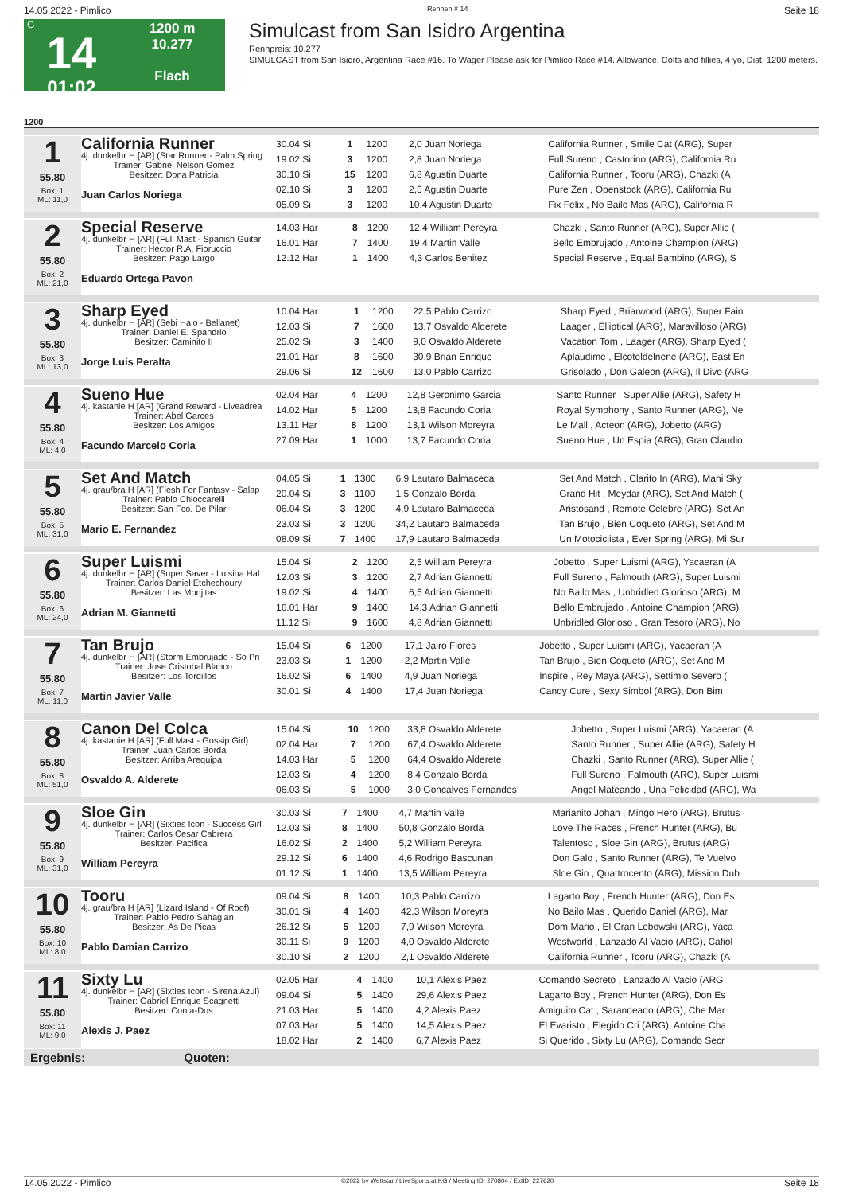14.05.2022 - Pimlico Rennen # 14 Seite 18
G
14
01:02
1200 m
10.277
Flach
Simulcast from San Isidro Argentina
Rennpreis: 10.277
SIMULCAST from San Isidro, Argentina Race #16. To Wager Please ask for Pimlico Race #14. Allowance, Colts and fillies, 4 yo, Dist. 1200 meters.
1200
1
55.80
Box: 1
ML: 11,0
California Runner
4j. dunkelbr H [AR] (Star Runner - Palm Spring
Trainer: Gabriel Nelson Gomez
Besitzer: Dona Patricia
Juan Carlos Noriega
| 30.04 Si | 1 | 1200 | 2,0 Juan Noriega | California Runner , Smile Cat (ARG), Super |
| 19.02 Si | 3 | 1200 | 2,8 Juan Noriega | Full Sureno , Castorino (ARG), California Ru |
| 30.10 Si | 15 | 1200 | 6,8 Agustin Duarte | California Runner , Tooru (ARG), Chazki (A |
| 02.10 Si | 3 | 1200 | 2,5 Agustin Duarte | Pure Zen , Openstock (ARG), California Ru |
| 05.09 Si | 3 | 1200 | 10,4 Agustin Duarte | Fix Felix , No Bailo Mas (ARG), California R |
2
55.80
Box: 2
ML: 21,0
Special Reserve
4j. dunkelbr H [AR] (Full Mast - Spanish Guitar
Trainer: Hector R.A. Fioruccio
Besitzer: Pago Largo
Eduardo Ortega Pavon
| 14.03 Har | 8 | 1200 | 12,4 William Pereyra | Chazki , Santo Runner (ARG), Super Allie ( |
| 16.01 Har | 7 | 1400 | 19,4 Martin Valle | Bello Embrujado , Antoine Champion (ARG) |
| 12.12 Har | 1 | 1400 | 4,3 Carlos Benitez | Special Reserve , Equal Bambino (ARG), S |
3
55.80
Box: 3
ML: 13,0
Sharp Eyed
4j. dunkelbr H [AR] (Sebi Halo - Bellanet)
Trainer: Daniel E. Spandrio
Besitzer: Caminito II
Jorge Luis Peralta
| 10.04 Har | 1 | 1200 | 22,5 Pablo Carrizo | Sharp Eyed , Briarwood (ARG), Super Fain |
| 12.03 Si | 7 | 1600 | 13,7 Osvaldo Alderete | Laager , Elliptical (ARG), Maravilloso (ARG) |
| 25.02 Si | 3 | 1400 | 9,0 Osvaldo Alderete | Vacation Tom , Laager (ARG), Sharp Eyed ( |
| 21.01 Har | 8 | 1600 | 30,9 Brian Enrique | Aplaudime , Elcoteldelnene (ARG), East En |
| 29.06 Si | 12 | 1600 | 13,0 Pablo Carrizo | Grisolado , Don Galeon (ARG), Il Divo (ARG |
4
55.80
Box: 4
ML: 4,0
Sueno Hue
4j. kastanie H [AR] (Grand Reward - Liveadrea
Trainer: Abel Garces
Besitzer: Los Amigos
Facundo Marcelo Coria
| 02.04 Har | 4 | 1200 | 12,8 Geronimo Garcia | Santo Runner , Super Allie (ARG), Safety H |
| 14.02 Har | 5 | 1200 | 13,8 Facundo Coria | Royal Symphony , Santo Runner (ARG), Ne |
| 13.11 Har | 8 | 1200 | 13,1 Wilson Moreyra | Le Mall , Acteon (ARG), Jobetto (ARG) |
| 27.09 Har | 1 | 1000 | 13,7 Facundo Coria | Sueno Hue , Un Espia (ARG), Gran Claudio |
5
55.80
Box: 5
ML: 31,0
Set And Match
4j. grau/bra H [AR] (Flesh For Fantasy - Salap
Trainer: Pablo Chioccarelli
Besitzer: San Fco. De Pilar
Mario E. Fernandez
| 04.05 Si | 1 | 1300 | 6,9 Lautaro Balmaceda | Set And Match , Clarito In (ARG), Mani Sky |
| 20.04 Si | 3 | 1100 | 1,5 Gonzalo Borda | Grand Hit , Meydar (ARG), Set And Match ( |
| 06.04 Si | 3 | 1200 | 4,9 Lautaro Balmaceda | Aristosand , Remote Celebre (ARG), Set An |
| 23.03 Si | 3 | 1200 | 34,2 Lautaro Balmaceda | Tan Brujo , Bien Coqueto (ARG), Set And M |
| 08.09 Si | 7 | 1400 | 17,9 Lautaro Balmaceda | Un Motociclista , Ever Spring (ARG), Mi Sur |
6
55.80
Box: 6
ML: 24,0
Super Luismi
4j. dunkelbr H [AR] (Super Saver - Luisina Hal
Trainer: Carlos Daniel Etchechoury
Besitzer: Las Monjitas
Adrian M. Giannetti
| 15.04 Si | 2 | 1200 | 2,5 William Pereyra | Jobetto , Super Luismi (ARG), Yacaeran (A |
| 12.03 Si | 3 | 1200 | 2,7 Adrian Giannetti | Full Sureno , Falmouth (ARG), Super Luismi |
| 19.02 Si | 4 | 1400 | 6,5 Adrian Giannetti | No Bailo Mas , Unbridled Glorioso (ARG), M |
| 16.01 Har | 9 | 1400 | 14,3 Adrian Giannetti | Bello Embrujado , Antoine Champion (ARG) |
| 11.12 Si | 9 | 1600 | 4,8 Adrian Giannetti | Unbridled Glorioso , Gran Tesoro (ARG), No |
7
55.80
Box: 7
ML: 11,0
Tan Brujo
4j. dunkelbr H [AR] (Storm Embrujado - So Pri
Trainer: Jose Cristobal Blanco
Besitzer: Los Tordillos
Martin Javier Valle
| 15.04 Si | 6 | 1200 | 17,1 Jairo Flores | Jobetto , Super Luismi (ARG), Yacaeran (A |
| 23.03 Si | 1 | 1200 | 2,2 Martin Valle | Tan Brujo , Bien Coqueto (ARG), Set And M |
| 16.02 Si | 6 | 1400 | 4,9 Juan Noriega | Inspire , Rey Maya (ARG), Settimio Severo ( |
| 30.01 Si | 4 | 1400 | 17,4 Juan Noriega | Candy Cure , Sexy Simbol (ARG), Don Bim |
8
55.80
Box: 8
ML: 51,0
Canon Del Colca
4j. kastanie H [AR] (Full Mast - Gossip Girl)
Trainer: Juan Carlos Borda
Besitzer: Arriba Arequipa
Osvaldo A. Alderete
| 15.04 Si | 10 | 1200 | 33,8 Osvaldo Alderete | Jobetto , Super Luismi (ARG), Yacaeran (A |
| 02.04 Har | 7 | 1200 | 67,4 Osvaldo Alderete | Santo Runner , Super Allie (ARG), Safety H |
| 14.03 Har | 5 | 1200 | 64,4 Osvaldo Alderete | Chazki , Santo Runner (ARG), Super Allie ( |
| 12.03 Si | 4 | 1200 | 8,4 Gonzalo Borda | Full Sureno , Falmouth (ARG), Super Luismi |
| 06.03 Si | 5 | 1000 | 3,0 Goncalves Fernandes | Angel Mateando , Una Felicidad (ARG), Wa |
9
55.80
Box: 9
ML: 31,0
Sloe Gin
4j. dunkelbr H [AR] (Sixties Icon - Success Girl
Trainer: Carlos Cesar Cabrera
Besitzer: Pacifica
William Pereyra
| 30.03 Si | 7 | 1400 | 4,7 Martin Valle | Marianito Johan , Mingo Hero (ARG), Brutus |
| 12.03 Si | 8 | 1400 | 50,8 Gonzalo Borda | Love The Races , French Hunter (ARG), Bu |
| 16.02 Si | 2 | 1400 | 5,2 William Pereyra | Talentoso , Sloe Gin (ARG), Brutus (ARG) |
| 29.12 Si | 6 | 1400 | 4,6 Rodrigo Bascunan | Don Galo , Santo Runner (ARG), Te Vuelvo |
| 01.12 Si | 1 | 1400 | 13,5 William Pereyra | Sloe Gin , Quattrocento (ARG), Mission Dub |
10
55.80
Box: 10
ML: 8,0
Tooru
4j. grau/bra H [AR] (Lizard Island - Of Roof)
Trainer: Pablo Pedro Sahagian
Besitzer: As De Picas
Pablo Damian Carrizo
| 09.04 Si | 8 | 1400 | 10,3 Pablo Carrizo | Lagarto Boy , French Hunter (ARG), Don Es |
| 30.01 Si | 4 | 1400 | 42,3 Wilson Moreyra | No Bailo Mas , Querido Daniel (ARG), Mar |
| 26.12 Si | 5 | 1200 | 7,9 Wilson Moreyra | Dom Mario , El Gran Lebowski (ARG), Yaca |
| 30.11 Si | 9 | 1200 | 4,0 Osvaldo Alderete | Westworld , Lanzado Al Vacio (ARG), Cafiol |
| 30.10 Si | 2 | 1200 | 2,1 Osvaldo Alderete | California Runner , Tooru (ARG), Chazki (A |
11
55.80
Box: 11
ML: 9,0
Sixty Lu
4j. dunkelbr H [AR] (Sixties Icon - Sirena Azul)
Trainer: Gabriel Enrique Scagnetti
Besitzer: Conta-Dos
Alexis J. Paez
| 02.05 Har | 4 | 1400 | 10,1 Alexis Paez | Comando Secreto , Lanzado Al Vacio (ARG |
| 09.04 Si | 5 | 1400 | 29,6 Alexis Paez | Lagarto Boy , French Hunter (ARG), Don Es |
| 21.03 Har | 5 | 1400 | 4,2 Alexis Paez | Amiguito Cat , Sarandeado (ARG), Che Mar |
| 07.03 Har | 5 | 1400 | 14,5 Alexis Paez | El Evaristo , Elegido Cri (ARG), Antoine Cha |
| 18.02 Har | 2 | 1400 | 6,7 Alexis Paez | Si Querido , Sixty Lu (ARG), Comando Secr |
Ergebnis: Quoten:
14.05.2022 - Pimlico ©2022 by Wettstar / LiveSports.at KG / Meeting ID: 270804 / ExtID: 227620 Seite 18